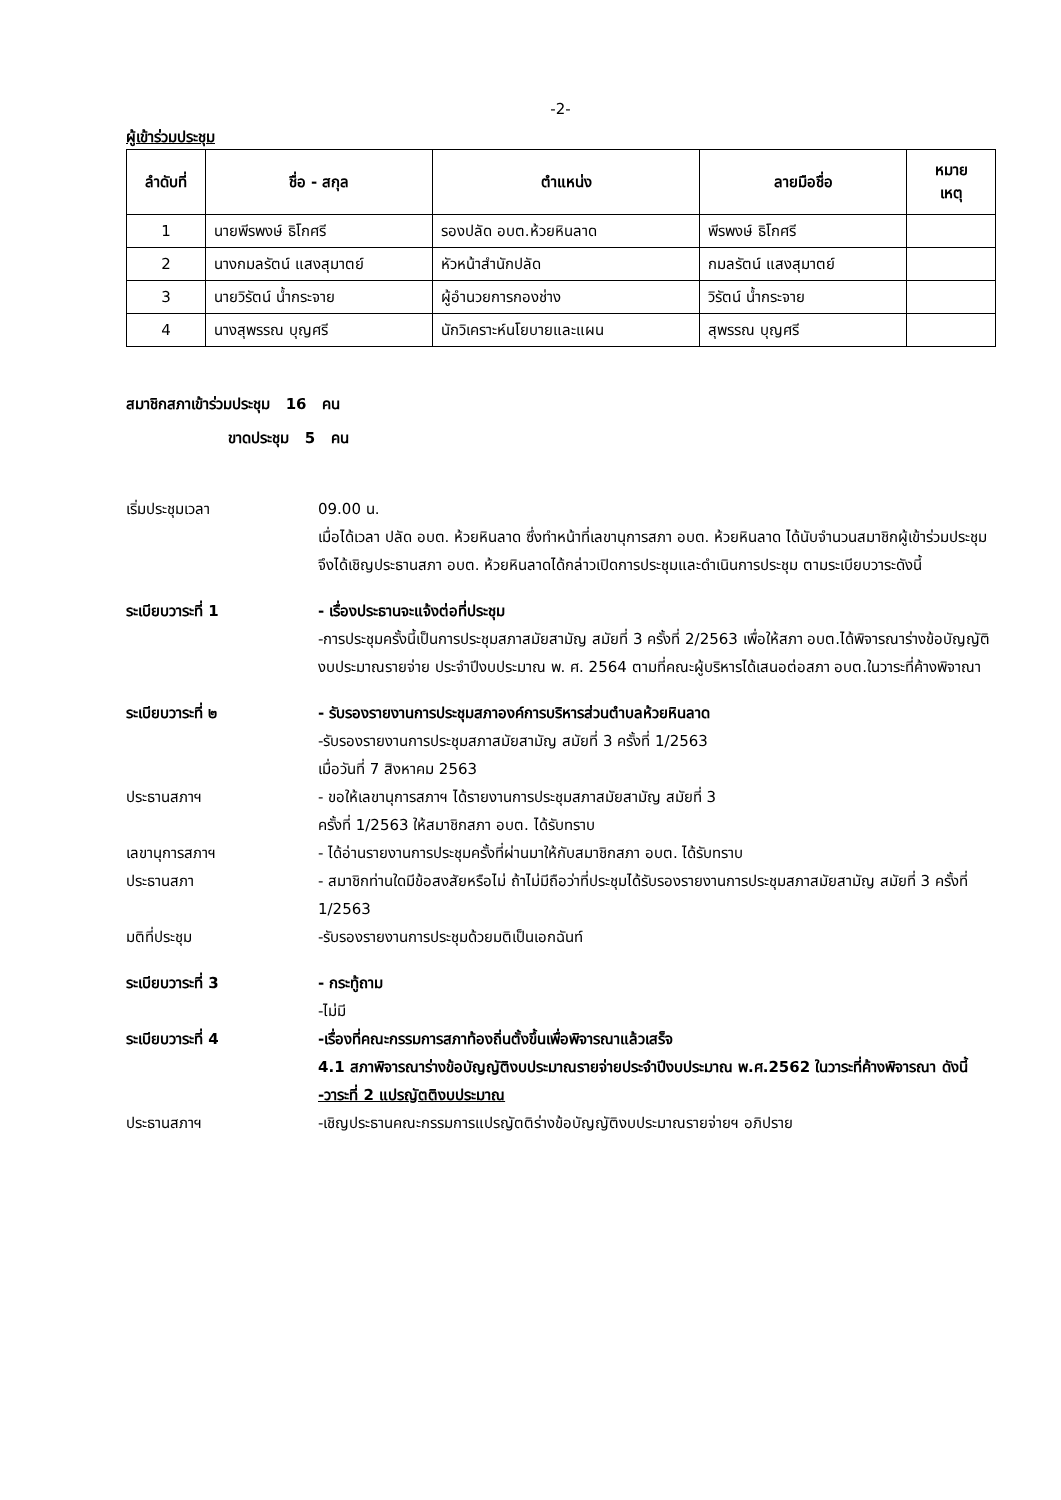-2-
ผู้เข้าร่วมประชุม
| ลำดับที่ | ชื่อ - สกุล | ตำแหน่ง | ลายมือชื่อ | หมาย เหตุ |
| --- | --- | --- | --- | --- |
| 1 | นายพีรพงษ์ ธิโกศรี | รองปลัด อบต.ห้วยหินลาด | พีรพงษ์ ธิโกศรี | |
| 2 | นางกมลรัตน์ แสงสุมาตย์ | หัวหน้าสำนักปลัด | กมลรัตน์ แสงสุมาตย์ | |
| 3 | นายวิรัตน์ น้ำกระจาย | ผู้อำนวยการกองช่าง | วิรัตน์ น้ำกระจาย | |
| 4 | นางสุพรรณ บุญศรี | นักวิเคราะห์นโยบายและแผน | สุพรรณ บุญศรี | |
สมาชิกสภาเข้าร่วมประชุม 16 คน
ขาดประชุม 5 คน
เริ่มประชุมเวลา 09.00 น.
เมื่อได้เวลา ปลัด อบต. ห้วยหินลาด ซึ่งทำหน้าที่เลขานุการสภา อบต. ห้วยหินลาด ได้นับจำนวนสมาชิกผู้เข้าร่วมประชุม จึงได้เชิญประธานสภา อบต. ห้วยหินลาดได้กล่าวเปิดการประชุมและดำเนินการประชุม ตามระเบียบวาระดังนี้
ระเบียบวาระที่ 1 - เรื่องประธานจะแจ้งต่อที่ประชุม
-การประชุมครั้งนี้เป็นการประชุมสภาสมัยสามัญ สมัยที่ 3 ครั้งที่ 2/2563 เพื่อให้สภา อบต.ได้พิจารณาร่างข้อบัญญัติงบประมาณรายจ่าย ประจำปีงบประมาณ พ. ศ. 2564 ตามที่คณะผู้บริหารได้เสนอต่อสภา อบต.ในวาระที่ค้างพิจาณา
ระเบียบวาระที่ ๒ - รับรองรายงานการประชุมสภาองค์การบริหารส่วนตำบลห้วยหินลาด
-รับรองรายงานการประชุมสภาสมัยสามัญ สมัยที่ 3 ครั้งที่ 1/2563
เมื่อวันที่ 7 สิงหาคม 2563
ประธานสภาฯ - ขอให้เลขานุการสภาฯ ได้รายงานการประชุมสภาสมัยสามัญ สมัยที่ 3
ครั้งที่ 1/2563 ให้สมาชิกสภา อบต. ได้รับทราบ
เลขานุการสภาฯ - ได้อ่านรายงานการประชุมครั้งที่ผ่านมาให้กับสมาชิกสภา อบต. ได้รับทราบ
ประธานสภา - สมาชิกท่านใดมีข้อสงสัยหรือไม่ ถ้าไม่มีถือว่าที่ประชุมได้รับรองรายงานการประชุมสภาสมัยสามัญ สมัยที่ 3 ครั้งที่ 1/2563
มติที่ประชุม -รับรองรายงานการประชุมด้วยมติเป็นเอกฉันท์
ระเบียบวาระที่ 3 - กระทู้ถาม
-ไม่มี
ระเบียบวาระที่ 4 -เรื่องที่คณะกรรมการสภาท้องถิ่นตั้งขึ้นเพื่อพิจารณาแล้วเสร็จ
4.1 สภาพิจารณาร่างข้อบัญญัติงบประมาณรายจ่ายประจำปีงบประมาณ พ.ศ.2562 ในวาระที่ค้างพิจารณา ดังนี้
-วาระที่ 2 แปรญัตติงบประมาณ
ประธานสภาฯ -เชิญประธานคณะกรรมการแปรญัตติร่างข้อบัญญัติงบประมาณรายจ่ายฯ อภิปราย